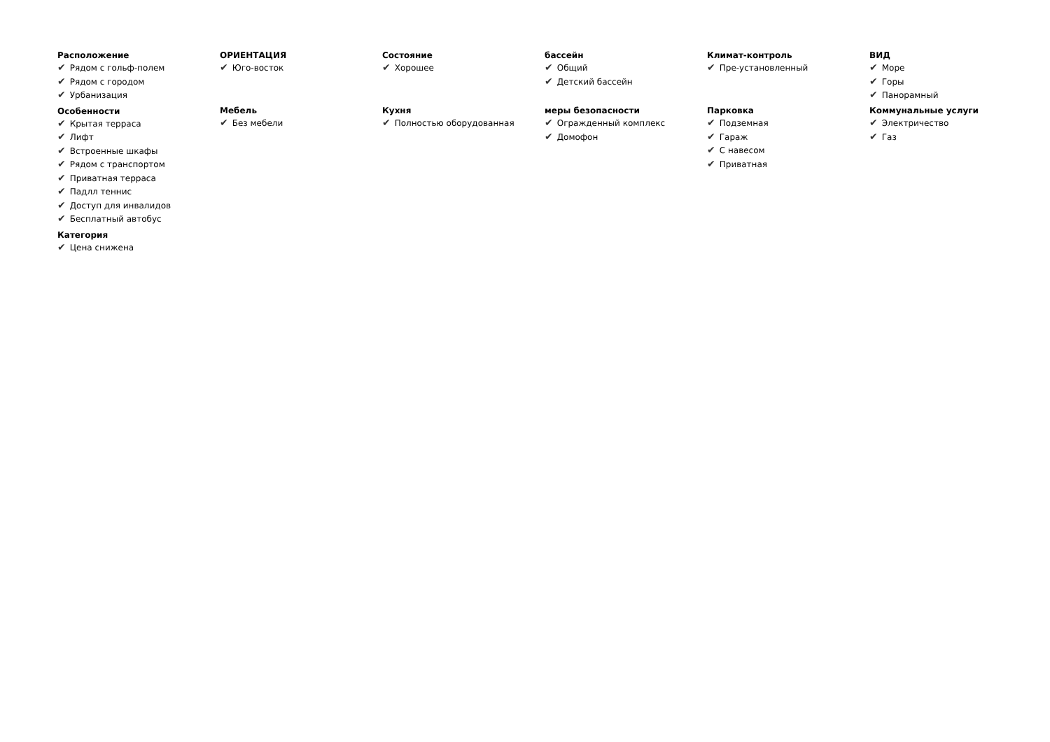Расположение
✔ Рядом с гольф-полем
✔ Рядом с городом
✔ Урбанизация
Особенности
✔ Крытая терраса
✔ Лифт
✔ Встроенные шкафы
✔ Рядом с транспортом
✔ Приватная терраса
✔ Падлл теннис
✔ Доступ для инвалидов
✔ Бесплатный автобус
Категория
✔ Цена снижена
ОРИЕНТАЦИЯ
✔ Юго-восток
Мебель
✔ Без мебели
Состояние
✔ Хорошее
Кухня
✔ Полностью оборудованная
бассейн
✔ Общий
✔ Детский бассейн
меры безопасности
✔ Огражденный комплекс
✔ Домофон
Климат-контроль
✔ Пре-установленный
Парковка
✔ Подземная
✔ Гараж
✔ С навесом
✔ Приватная
ВИД
✔ Море
✔ Горы
✔ Панорамный
Коммунальные услуги
✔ Электричество
✔ Газ